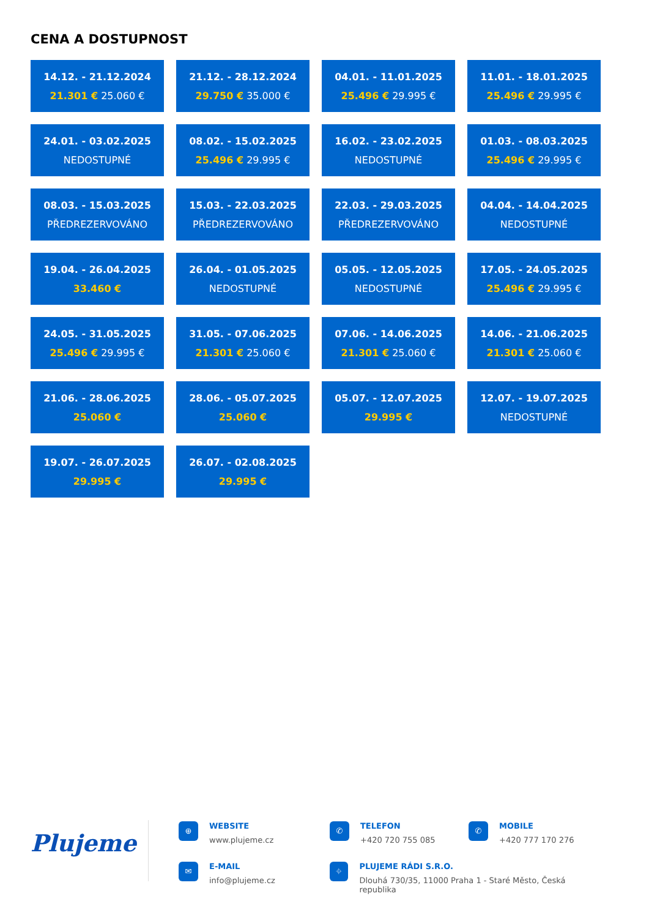CENA A DOSTUPNOST
14.12. - 21.12.2024
21.301 € 25.060 €
21.12. - 28.12.2024
29.750 € 35.000 €
04.01. - 11.01.2025
25.496 € 29.995 €
11.01. - 18.01.2025
25.496 € 29.995 €
24.01. - 03.02.2025
NEDOSTUPNÉ
08.02. - 15.02.2025
25.496 € 29.995 €
16.02. - 23.02.2025
NEDOSTUPNÉ
01.03. - 08.03.2025
25.496 € 29.995 €
08.03. - 15.03.2025
PŘEDREZERVOVÁNO
15.03. - 22.03.2025
PŘEDREZERVOVÁNO
22.03. - 29.03.2025
PŘEDREZERVOVÁNO
04.04. - 14.04.2025
NEDOSTUPNÉ
19.04. - 26.04.2025
33.460 €
26.04. - 01.05.2025
NEDOSTUPNÉ
05.05. - 12.05.2025
NEDOSTUPNÉ
17.05. - 24.05.2025
25.496 € 29.995 €
24.05. - 31.05.2025
25.496 € 29.995 €
31.05. - 07.06.2025
21.301 € 25.060 €
07.06. - 14.06.2025
21.301 € 25.060 €
14.06. - 21.06.2025
21.301 € 25.060 €
21.06. - 28.06.2025
25.060 €
28.06. - 05.07.2025
25.060 €
05.07. - 12.07.2025
29.995 €
12.07. - 19.07.2025
NEDOSTUPNÉ
19.07. - 26.07.2025
29.995 €
26.07. - 02.08.2025
29.995 €
Plujeme
⊕
WEBSITE
www.plujeme.cz
✆
TELEFON
+420 720 755 085
✆
MOBILE
+420 777 170 276
✉
E-MAIL
info@plujeme.cz
⌖
PLUJEME RÁDI S.R.O.
Dlouhá 730/35, 11000 Praha 1 - Staré Město, Česká republika